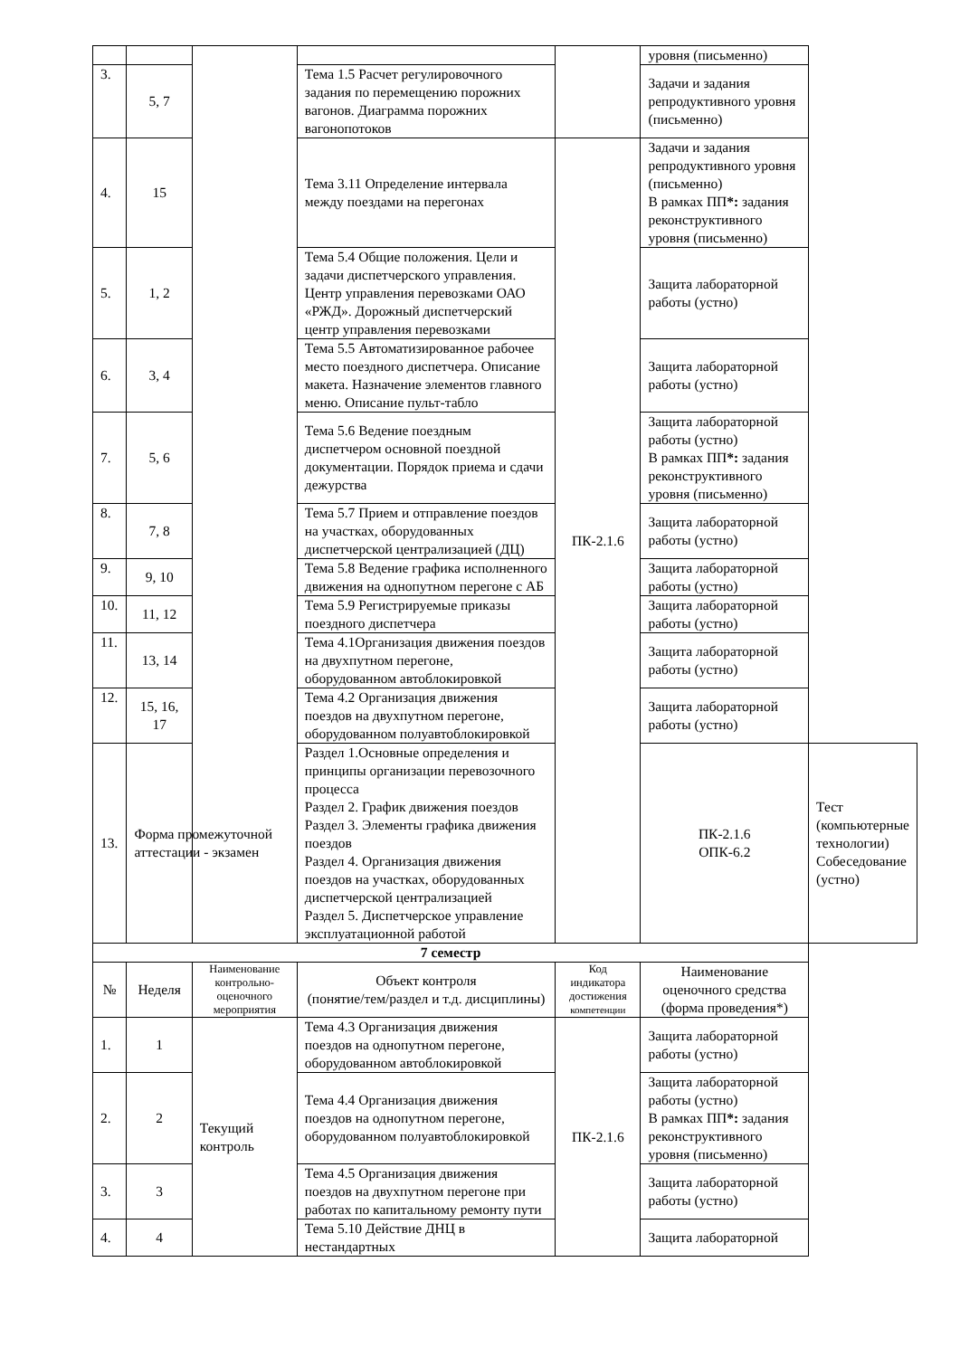| | | | | | уровня (письменно) | |
| 3. | 5, 7 | | Тема 1.5 Расчет регулировочного задания по перемещению порожних вагонов. Диаграмма порожних вагонопотоков | | Задачи и задания репродуктивного уровня (письменно) | |
| 4. | 15 | | Тема 3.11 Определение интервала между поездами на перегонах | ПК-2.1.6 | Задачи и задания репродуктивного уровня (письменно) В рамках ПП *: задания реконструктивного уровня (письменно) | |
| 5. | 1, 2 | | Тема 5.4 Общие положения. Цели и задачи диспетчерского управления. Центр управления перевозками ОАО «РЖД». Дорожный диспетчерский центр управления перевозками | | Защита лабораторной работы (устно) | |
| 6. | 3, 4 | | Тема 5.5 Автоматизированное рабочее место поездного диспетчера. Описание макета. Назначение элементов главного меню. Описание пульт-табло | | Защита лабораторной работы (устно) | |
| 7. | 5, 6 | | Тема 5.6 Ведение поездным диспетчером основной поездной документации. Порядок приема и сдачи дежурства | | Защита лабораторной работы (устно) В рамках ПП *: задания реконструктивного уровня (письменно) | |
| 8. | 7, 8 | | Тема 5.7 Прием и отправление поездов на участках, оборудованных диспетчерской централизацией (ДЦ) | | Защита лабораторной работы (устно) | |
| 9. | 9, 10 | | Тема 5.8 Ведение графика исполненного движения на однопутном перегоне с АБ | | Защита лабораторной работы (устно) | |
| 10. | 11, 12 | | Тема 5.9 Регистрируемые приказы поездного диспетчера | | Защита лабораторной работы (устно) | |
| 11. | 13, 14 | | Тема 4.1Организация движения поездов на двухпутном перегоне, оборудованном автоблокировкой | | Защита лабораторной работы (устно) | |
| 12. | 15, 16, 17 | | Тема 4.2 Организация движения поездов на двухпутном перегоне, оборудованном полуавтоблокировкой | | Защита лабораторной работы (устно) | |
| 13. | Форма промежуточной аттестации - экзамен | | Раздел 1.Основные определения и принципы организации перевозочного процесса Раздел 2. График движения поездов Раздел 3. Элементы графика движения поездов Раздел 4. Организация движения поездов на участках, оборудованных диспетчерской централизацией Раздел 5. Диспетчерское управление эксплуатационной работой | | ПК-2.1.6 ОПК-6.2 | Тест (компьютерные технологии) Собеседование (устно) |
| 7 семестр | | | | | | |
| № | Неделя | Наименование контрольно-оценочного мероприятия | Объект контроля (понятие/тем/раздел и т.д. дисциплины) | Код индикатора достижения компетенции | Наименование оценочного средства (форма проведения*) | |
| 1. | 1 | Текущий контроль | Тема 4.3 Организация движения поездов на однопутном перегоне, оборудованном автоблокировкой | ПК-2.1.6 | Защита лабораторной работы (устно) | |
| 2. | 2 | | Тема 4.4 Организация движения поездов на однопутном перегоне, оборудованном полуавтоблокировкой | | Защита лабораторной работы (устно) В рамках ПП *: задания реконструктивного уровня (письменно) | |
| 3. | 3 | | Тема 4.5 Организация движения поездов на двухпутном перегоне при работах по капитальному ремонту пути | | Защита лабораторной работы (устно) | |
| 4. | 4 | | Тема 5.10 Действие ДНЦ в нестандартных | | Защита лабораторной | |